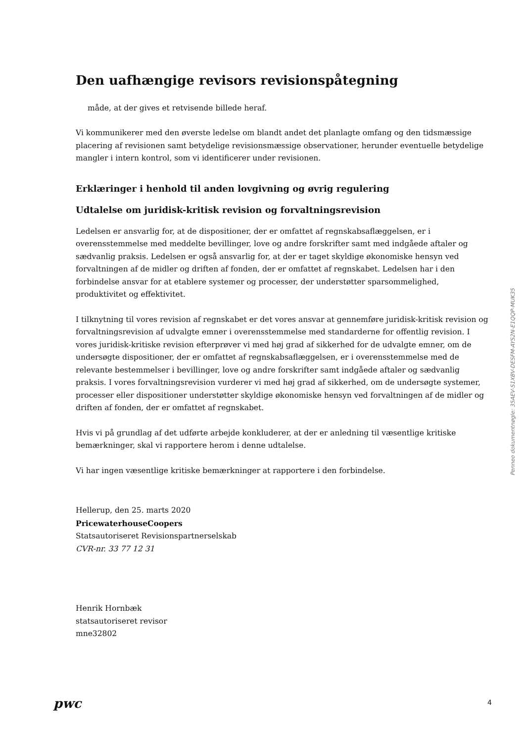Den uafhængige revisors revisionspåtegning
måde, at der gives et retvisende billede heraf.
Vi kommunikerer med den øverste ledelse om blandt andet det planlagte omfang og den tidsmæssige placering af revisionen samt betydelige revisionsmæssige observationer, herunder eventuelle betydelige mangler i intern kontrol, som vi identificerer under revisionen.
Erklæringer i henhold til anden lovgivning og øvrig regulering
Udtalelse om juridisk-kritisk revision og forvaltningsrevision
Ledelsen er ansvarlig for, at de dispositioner, der er omfattet af regnskabsaflæggelsen, er i overensstemmelse med meddelte bevillinger, love og andre forskrifter samt med indgåede aftaler og sædvanlig praksis. Ledelsen er også ansvarlig for, at der er taget skyldige økonomiske hensyn ved forvaltningen af de midler og driften af fonden, der er omfattet af regnskabet. Ledelsen har i den forbindelse ansvar for at etablere systemer og processer, der understøtter sparsommelighed, produktivitet og effektivitet.
I tilknytning til vores revision af regnskabet er det vores ansvar at gennemføre juridisk-kritisk revision og forvaltningsrevision af udvalgte emner i overensstemmelse med standarderne for offentlig revision. I vores juridisk-kritiske revision efterprøver vi med høj grad af sikkerhed for de udvalgte emner, om de undersøgte dispositioner, der er omfattet af regnskabsaflæggelsen, er i overensstemmelse med de relevante bestemmelser i bevillinger, love og andre forskrifter samt indgåede aftaler og sædvanlig praksis. I vores forvaltningsrevision vurderer vi med høj grad af sikkerhed, om de undersøgte systemer, processer eller dispositioner understøtter skyldige økonomiske hensyn ved forvaltningen af de midler og driften af fonden, der er omfattet af regnskabet.
Hvis vi på grundlag af det udførte arbejde konkluderer, at der er anledning til væsentlige kritiske bemærkninger, skal vi rapportere herom i denne udtalelse.
Vi har ingen væsentlige kritiske bemærkninger at rapportere i den forbindelse.
Hellerup, den 25. marts 2020
PricewaterhouseCoopers
Statsautoriseret Revisionspartnerselskab
CVR-nr. 33 77 12 31
Henrik Hornbæk
statsautoriseret revisor
mne32802
Penneo dokumentnøgle: 35AEV-S1XBV-DESFM-AYS2N-E1QQP-MUK35
pwc 4